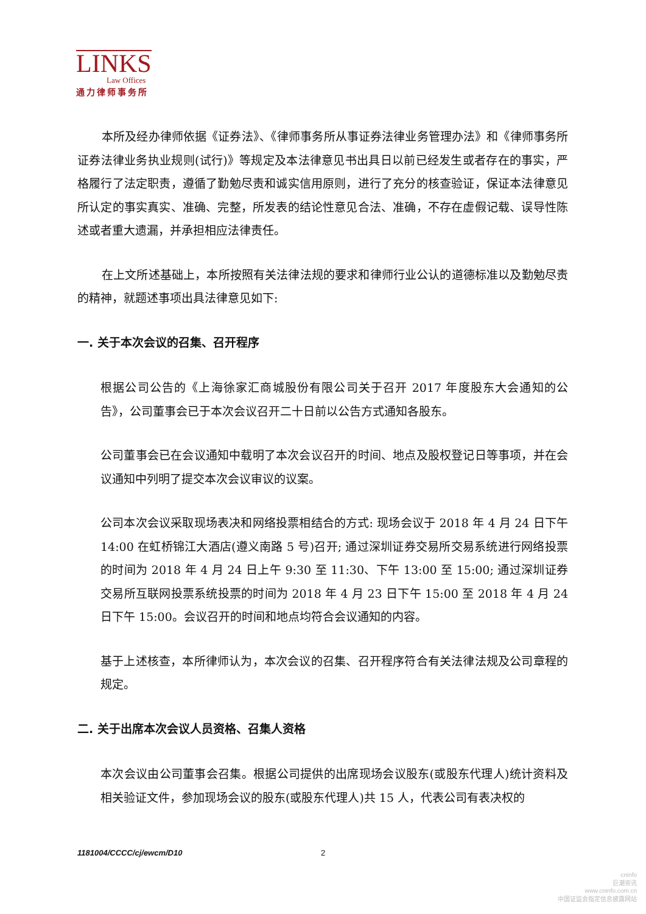LINKS
Law Offices
通力律师事务所
本所及经办律师依据《证券法》、《律师事务所从事证券法律业务管理办法》和《律师事务所证券法律业务执业规则(试行)》等规定及本法律意见书出具日以前已经发生或者存在的事实，严格履行了法定职责，遵循了勤勉尽责和诚实信用原则，进行了充分的核查验证，保证本法律意见所认定的事实真实、准确、完整，所发表的结论性意见合法、准确，不存在虚假记载、误导性陈述或者重大遗漏，并承担相应法律责任。
在上文所述基础上，本所按照有关法律法规的要求和律师行业公认的道德标准以及勤勉尽责的精神，就题述事项出具法律意见如下:
一. 关于本次会议的召集、召开程序
根据公司公告的《上海徐家汇商城股份有限公司关于召开 2017 年度股东大会通知的公告》，公司董事会已于本次会议召开二十日前以公告方式通知各股东。
公司董事会已在会议通知中载明了本次会议召开的时间、地点及股权登记日等事项，并在会议通知中列明了提交本次会议审议的议案。
公司本次会议采取现场表决和网络投票相结合的方式: 现场会议于 2018 年 4 月 24 日下午 14:00 在虹桥锦江大酒店(遵义南路 5 号)召开; 通过深圳证券交易所交易系统进行网络投票的时间为 2018 年 4 月 24 日上午 9:30 至 11:30、下午 13:00 至 15:00; 通过深圳证券交易所互联网投票系统投票的时间为 2018 年 4 月 23 日下午 15:00 至 2018 年 4 月 24 日下午 15:00。会议召开的时间和地点均符合会议通知的内容。
基于上述核查，本所律师认为，本次会议的召集、召开程序符合有关法律法规及公司章程的规定。
二. 关于出席本次会议人员资格、召集人资格
本次会议由公司董事会召集。根据公司提供的出席现场会议股东(或股东代理人)统计资料及相关验证文件，参加现场会议的股东(或股东代理人)共 15 人，代表公司有表决权的
1181004/CCCC/cj/ewcm/D10 2
cninfo
巨潮资讯
www.cninfo.com.cn
中国证监会指定信息披露网站